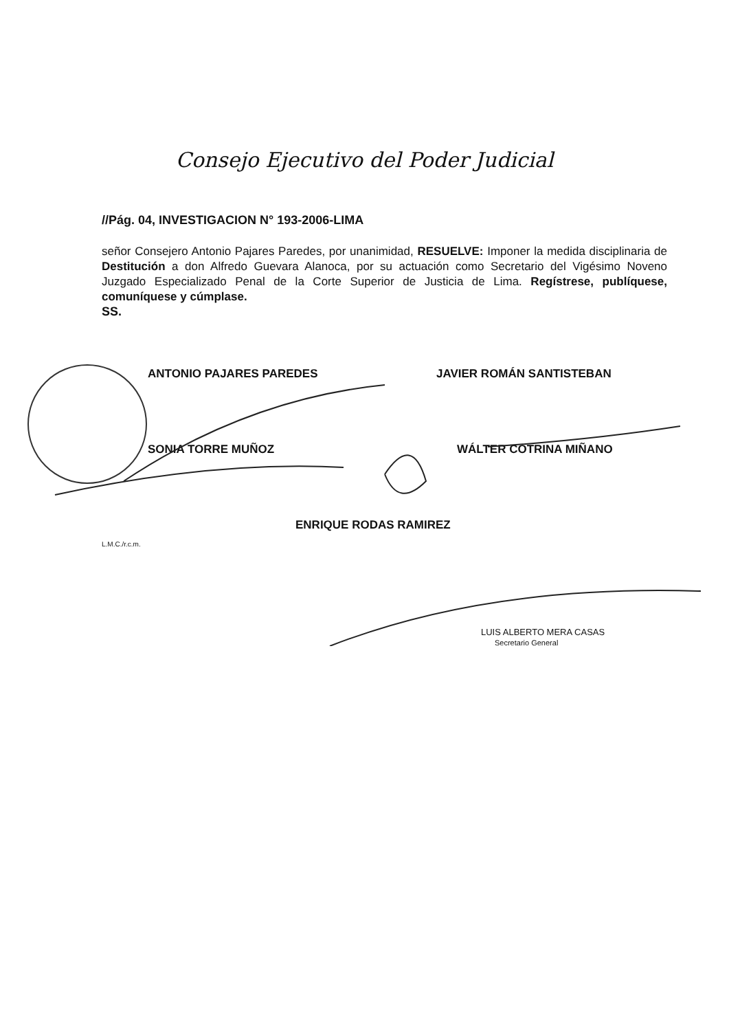Consejo Ejecutivo del Poder Judicial
//Pág. 04, INVESTIGACION N° 193-2006-LIMA
señor Consejero Antonio Pajares Paredes, por unanimidad, RESUELVE: Imponer la medida disciplinaria de Destitución a don Alfredo Guevara Alanoca, por su actuación como Secretario del Vigésimo Noveno Juzgado Especializado Penal de la Corte Superior de Justicia de Lima. Regístrese, publíquese, comuníquese y cúmplase.
SS.
ANTONIO PAJARES PAREDES JAVIER ROMÁN SANTISTEBAN
SONIA TORRE MUÑOZ WÁLTER COTRINA MIÑANO
ENRIQUE RODAS RAMIREZ
L.M.C./r.c.m.
LUIS ALBERTO MERA CASAS
Secretario General